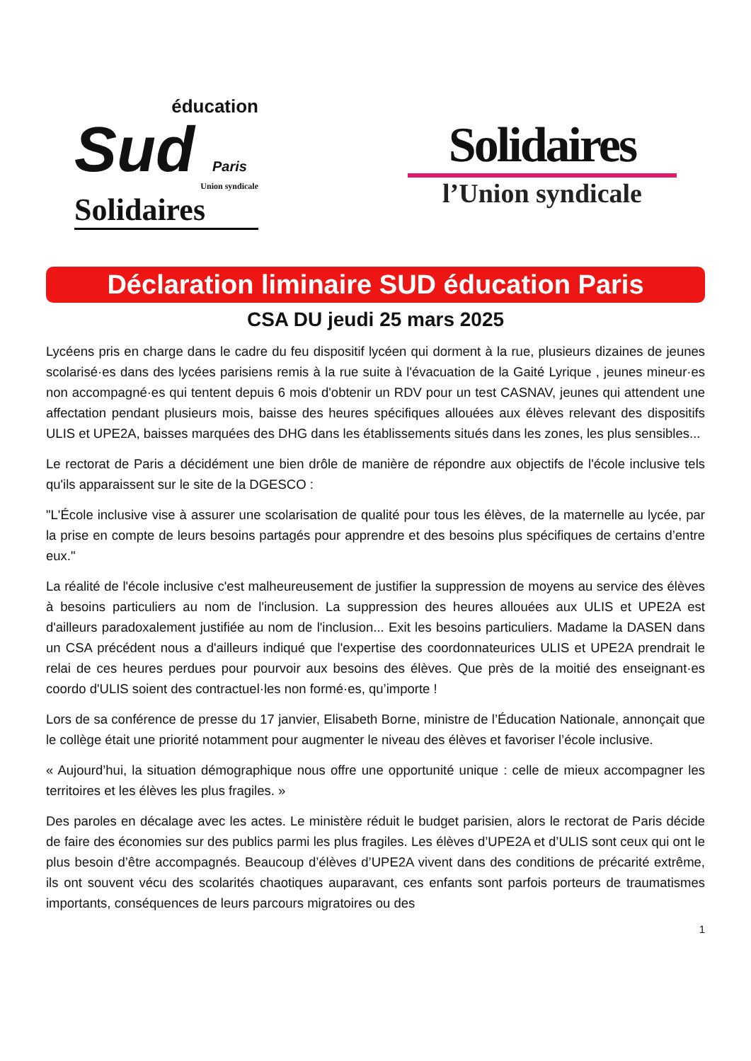éducation
Sud Paris
Union syndicale
Solidaires
Solidaires
l’Union syndicale
Déclaration liminaire SUD éducation Paris
CSA DU jeudi 25 mars 2025
Lycéens pris en charge dans le cadre du feu dispositif lycéen qui dorment à la rue, plusieurs dizaines de jeunes scolarisé·es dans des lycées parisiens remis à la rue suite à l'évacuation de la Gaité Lyrique , jeunes mineur·es non accompagné·es qui tentent depuis 6 mois d'obtenir un RDV pour un test CASNAV, jeunes qui attendent une affectation pendant plusieurs mois, baisse des heures spécifiques allouées aux élèves relevant des dispositifs ULIS et UPE2A, baisses marquées des DHG dans les établissements situés dans les zones, les plus sensibles...
Le rectorat de Paris a décidément une bien drôle de manière de répondre aux objectifs de l'école inclusive tels qu'ils apparaissent sur le site de la DGESCO :
"L'École inclusive vise à assurer une scolarisation de qualité pour tous les élèves, de la maternelle au lycée, par la prise en compte de leurs besoins partagés pour apprendre et des besoins plus spécifiques de certains d’entre eux."
La réalité de l'école inclusive c'est malheureusement de justifier la suppression de moyens au service des élèves à besoins particuliers au nom de l'inclusion. La suppression des heures allouées aux ULIS et UPE2A est d'ailleurs paradoxalement justifiée au nom de l'inclusion... Exit les besoins particuliers. Madame la DASEN dans un CSA précédent nous a d'ailleurs indiqué que l'expertise des coordonnateurices ULIS et UPE2A prendrait le relai de ces heures perdues pour pourvoir aux besoins des élèves. Que près de la moitié des enseignant·es coordo d'ULIS soient des contractuel·les non formé·es, qu’importe !
Lors de sa conférence de presse du 17 janvier, Elisabeth Borne, ministre de l’Éducation Nationale, annonçait que le collège était une priorité notamment pour augmenter le niveau des élèves et favoriser l’école inclusive.
« Aujourd’hui, la situation démographique nous offre une opportunité unique : celle de mieux accompagner les territoires et les élèves les plus fragiles. »
Des paroles en décalage avec les actes. Le ministère réduit le budget parisien, alors le rectorat de Paris décide de faire des économies sur des publics parmi les plus fragiles. Les élèves d’UPE2A et d’ULIS sont ceux qui ont le plus besoin d’être accompagnés. Beaucoup d’élèves d’UPE2A vivent dans des conditions de précarité extrême, ils ont souvent vécu des scolarités chaotiques auparavant, ces enfants sont parfois porteurs de traumatismes importants, conséquences de leurs parcours migratoires ou des
1